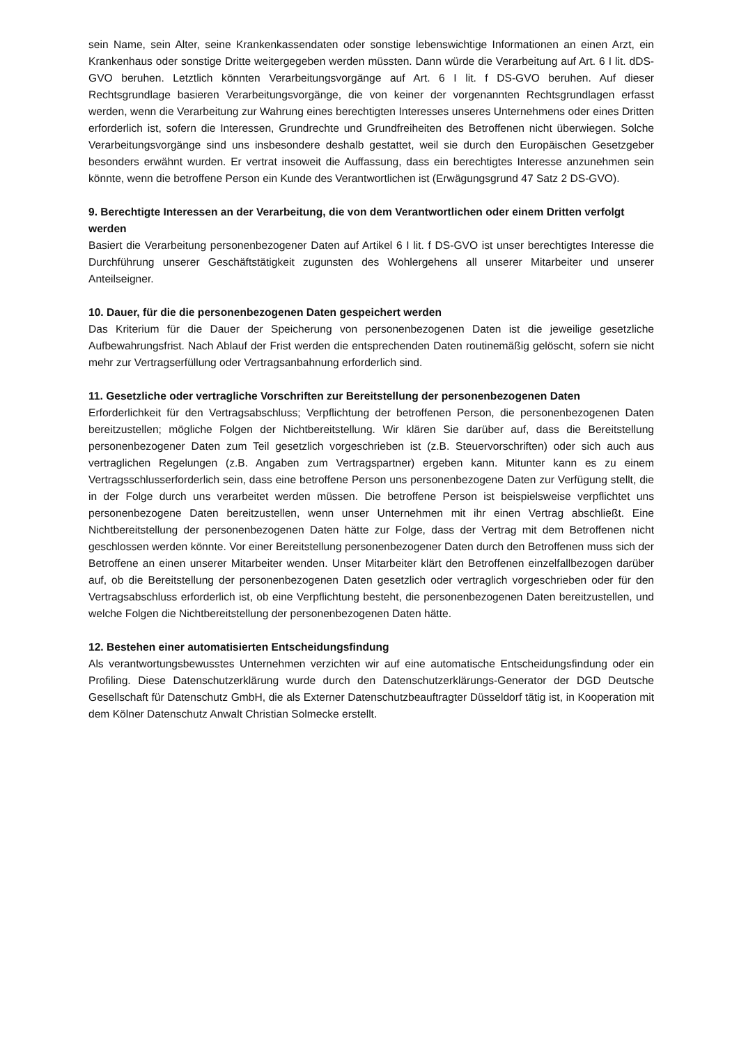sein Name, sein Alter, seine Krankenkassendaten oder sonstige lebenswichtige Informationen an einen Arzt, ein Krankenhaus oder sonstige Dritte weitergegeben werden müssten. Dann würde die Verarbeitung auf Art. 6 I lit. dDS-GVO beruhen. Letztlich könnten Verarbeitungsvorgänge auf Art. 6 I lit. f DS-GVO beruhen. Auf dieser Rechtsgrundlage basieren Verarbeitungsvorgänge, die von keiner der vorgenannten Rechtsgrundlagen erfasst werden, wenn die Verarbeitung zur Wahrung eines berechtigten Interesses unseres Unternehmens oder eines Dritten erforderlich ist, sofern die Interessen, Grundrechte und Grundfreiheiten des Betroffenen nicht überwiegen. Solche Verarbeitungsvorgänge sind uns insbesondere deshalb gestattet, weil sie durch den Europäischen Gesetzgeber besonders erwähnt wurden. Er vertrat insoweit die Auffassung, dass ein berechtigtes Interesse anzunehmen sein könnte, wenn die betroffene Person ein Kunde des Verantwortlichen ist (Erwägungsgrund 47 Satz 2 DS-GVO).
9. Berechtigte Interessen an der Verarbeitung, die von dem Verantwortlichen oder einem Dritten verfolgt werden
Basiert die Verarbeitung personenbezogener Daten auf Artikel 6 I lit. f DS-GVO ist unser berechtigtes Interesse die Durchführung unserer Geschäftstätigkeit zugunsten des Wohlergehens all unserer Mitarbeiter und unserer Anteilseigner.
10. Dauer, für die die personenbezogenen Daten gespeichert werden
Das Kriterium für die Dauer der Speicherung von personenbezogenen Daten ist die jeweilige gesetzliche Aufbewahrungsfrist. Nach Ablauf der Frist werden die entsprechenden Daten routinemäßig gelöscht, sofern sie nicht mehr zur Vertragserfüllung oder Vertragsanbahnung erforderlich sind.
11. Gesetzliche oder vertragliche Vorschriften zur Bereitstellung der personenbezogenen Daten
Erforderlichkeit für den Vertragsabschluss; Verpflichtung der betroffenen Person, die personenbezogenen Daten bereitzustellen; mögliche Folgen der Nichtbereitstellung. Wir klären Sie darüber auf, dass die Bereitstellung personenbezogener Daten zum Teil gesetzlich vorgeschrieben ist (z.B. Steuervorschriften) oder sich auch aus vertraglichen Regelungen (z.B. Angaben zum Vertragspartner) ergeben kann. Mitunter kann es zu einem Vertragsschlusserforderlich sein, dass eine betroffene Person uns personenbezogene Daten zur Verfügung stellt, die in der Folge durch uns verarbeitet werden müssen. Die betroffene Person ist beispielsweise verpflichtet uns personenbezogene Daten bereitzustellen, wenn unser Unternehmen mit ihr einen Vertrag abschließt. Eine Nichtbereitstellung der personenbezogenen Daten hätte zur Folge, dass der Vertrag mit dem Betroffenen nicht geschlossen werden könnte. Vor einer Bereitstellung personenbezogener Daten durch den Betroffenen muss sich der Betroffene an einen unserer Mitarbeiter wenden. Unser Mitarbeiter klärt den Betroffenen einzelfallbezogen darüber auf, ob die Bereitstellung der personenbezogenen Daten gesetzlich oder vertraglich vorgeschrieben oder für den Vertragsabschluss erforderlich ist, ob eine Verpflichtung besteht, die personenbezogenen Daten bereitzustellen, und welche Folgen die Nichtbereitstellung der personenbezogenen Daten hätte.
12. Bestehen einer automatisierten Entscheidungsfindung
Als verantwortungsbewusstes Unternehmen verzichten wir auf eine automatische Entscheidungsfindung oder ein Profiling. Diese Datenschutzerklärung wurde durch den Datenschutzerklärungs-Generator der DGD Deutsche Gesellschaft für Datenschutz GmbH, die als Externer Datenschutzbeauftragter Düsseldorf tätig ist, in Kooperation mit dem Kölner Datenschutz Anwalt Christian Solmecke erstellt.